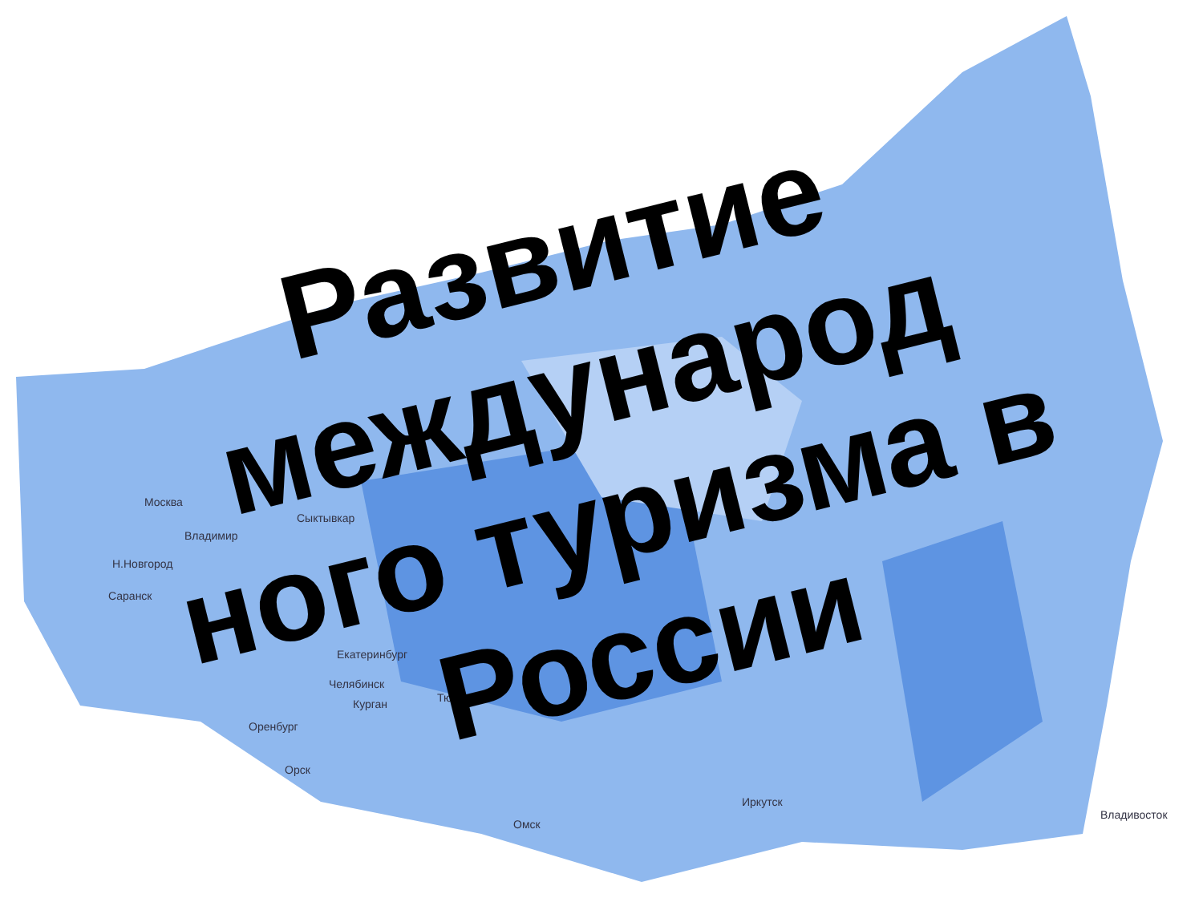Москва
Сыктывкар
Владимир
Н.Новгород
Саранск
Екатеринбург
Челябинск
Курган Тюмень
Оренбург
Орск
Омск
Иркутск
Владивосток
Развитие международ ного туризма в России